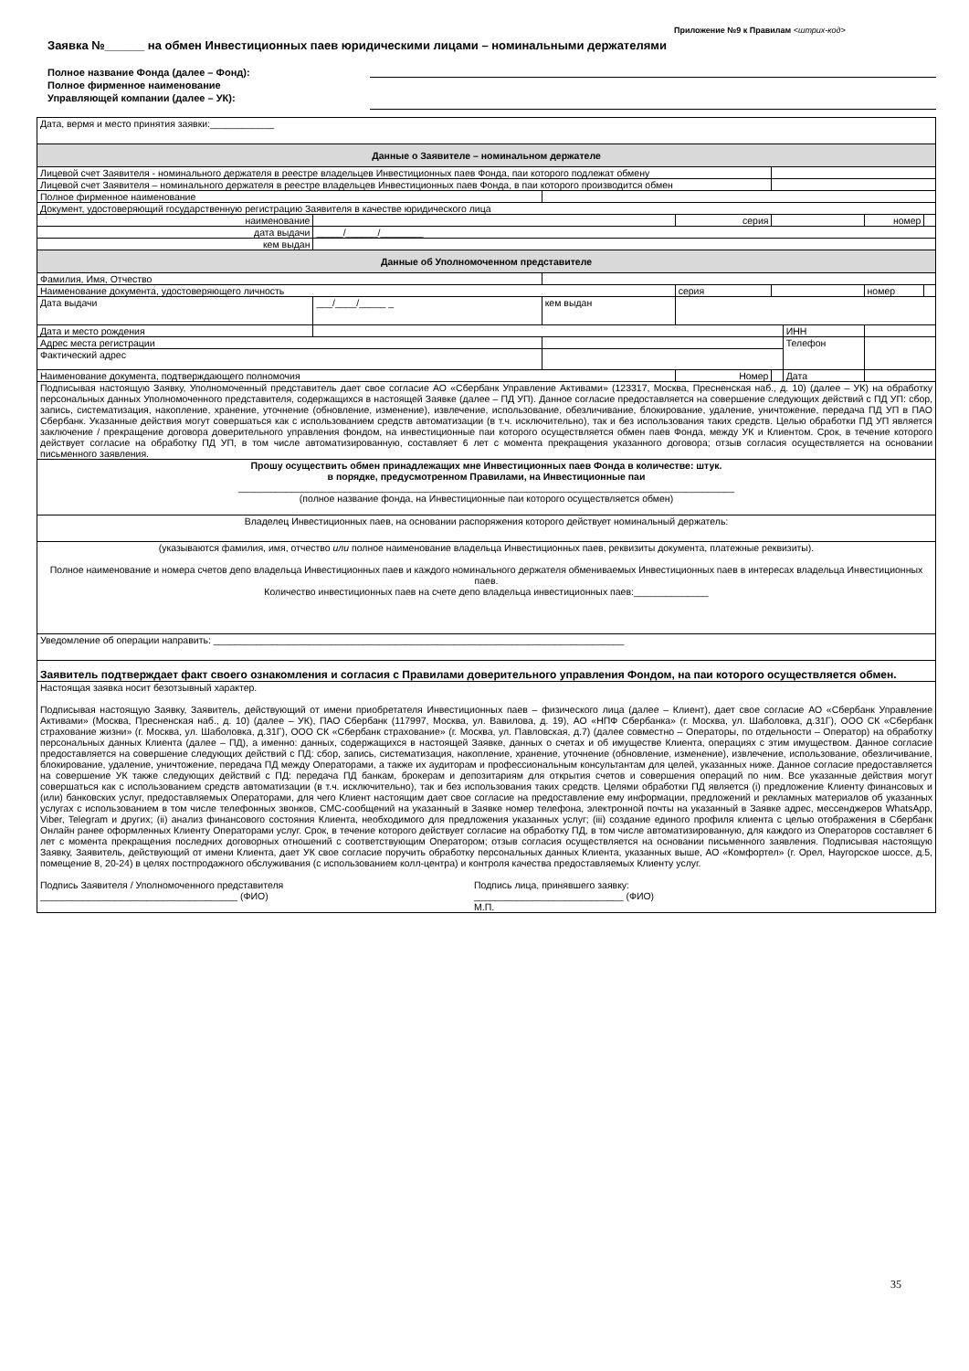Приложение №9 к Правилам <штрих-код>
Заявка №______ на обмен Инвестиционных паев юридическими лицами – номинальными держателями
Полное название Фонда (далее – Фонд):
Полное фирменное наименование
Управляющей компании (далее – УК):
| Дата, вермя и место принятия заявки:____________ | | | | | | | |
| Данные о Заявителе – номинальном держателе | | | | | | | |
| Лицевой счет Заявителя - номинального держателя в реестре владельцев Инвестиционных паев Фонда, паи которого подлежат обмену | | | | | | | |
| Лицевой счет Заявителя – номинального держателя в реестре владельцев Инвестиционных паев Фонда, в паи которого производится обмен | | | | | | | |
| Полное фирменное наименование | | | | | | | |
| Документ, удостоверяющий государственную регистрацию Заявителя в качестве юридического лица | | | | | | | |
| наименование | | | серия | | | номер | |
| дата выдачи | _____/______/________ | | | | | | |
| кем выдан | | | | | | | |
| Данные об Уполномоченном представителе | | | | | | | |
| Фамилия, Имя, Отчество | | | | | | | |
| Наименование документа, удостоверяющего личность | | | серия | | | номер | |
| Дата выдачи | ___/____/_____ _ | кем выдан | | | | | |
| Дата и место рождения | | | | | ИНН | | |
| Адрес места регистрации | | | | | Телефон | | |
| Фактический адрес | | | | | | | |
| Наименование документа, подтверждающего полномочия | | | Номер | | Дата | | |
| Подписывая настоящую Заявку, Уполномоченный представитель дает свое согласие АО «Сбербанк Управление Активами» (123317, Москва, Пресненская наб., д. 10) (далее – УК) на обработку персональных данных Уполномоченного представителя, содержащихся в настоящей Заявке (далее – ПД УП). Данное согласие предоставляется на совершение следующих действий с ПД УП: сбор, запись, систематизация, накопление, хранение, уточнение (обновление, изменение), извлечение, использование, обезличивание, блокирование, удаление, уничтожение, передача ПД УП в ПАО Сбербанк. Указанные действия могут совершаться как с использованием средств автоматизации (в т.ч. исключительно), так и без использования таких средств. Целью обработки ПД УП является заключение / прекращение договора доверительного управления фондом, на инвестиционные паи которого осуществляется обмен паев Фонда, между УК и Клиентом. Срок, в течение которого действует согласие на обработку ПД УП, в том числе автоматизированную, составляет 6 лет с момента прекращения указанного договора; отзыв согласия осуществляется на основании письменного заявления. | | | | | | | |
| Прошу осуществить обмен принадлежащих мне Инвестиционных паев Фонда в количестве: штук. в порядке, предусмотренном Правилами, на Инвестиционные паи _____________________________________________________________________________________________ (полное название фонда, на Инвестиционные паи которого осуществляется обмен) | | | | | | | |
| Владелец Инвестиционных паев, на основании распоряжения которого действует номинальный держатель: | | | | | | | |
| (указываются фамилия, имя, отчество или полное наименование владельца Инвестиционных паев, реквизиты документа, платежные реквизиты). Полное наименование и номера счетов депо владельца Инвестиционных паев и каждого номинального держателя обмениваемых Инвестиционных паев в интересах владельца Инвестиционных паев. Количество инвестиционных паев на счете депо владельца инвестиционных паев:______________ | | | | | | | |
| Уведомление об операции направить: _____________________________________________________________________________ | | | | | | | |
| Заявитель подтверждает факт своего ознакомления и согласия с Правилами доверительного управления Фондом, на паи которого осуществляется обмен. | | | | | | | |
| Настоящая заявка носит безотзывный характер. Подписывая настоящую Заявку, Заявитель, действующий от имени приобретателя Инвестиционных паев – физического лица (далее – Клиент), дает свое согласие АО «Сбербанк Управление Активами» (Москва, Пресненская наб., д. 10) (далее – УК), ПАО Сбербанк (117997, Москва, ул. Вавилова, д. 19), АО «НПФ Сбербанка» (г. Москва, ул. Шаболовка, д.31Г), ООО СК «Сбербанк страхование жизни» (г. Москва, ул. Шаболовка, д.31Г), ООО СК «Сбербанк страхование» (г. Москва, ул. Павловская, д.7) (далее совместно – Операторы, по отдельности – Оператор) на обработку персональных данных Клиента (далее – ПД), а именно: данных, содержащихся в настоящей Заявке, данных о счетах и об имуществе Клиента, операциях с этим имуществом. Данное согласие предоставляется на совершение следующих действий с ПД: сбор, запись, систематизация, накопление, хранение, уточнение (обновление, изменение), извлечение, использование, обезличивание, блокирование, удаление, уничтожение, передача ПД между Операторами, а также их аудиторам и профессиональным консультантам для целей, указанных ниже. Данное согласие предоставляется на совершение УК также следующих действий с ПД: передача ПД банкам, брокерам и депозитариям для открытия счетов и совершения операций по ним. Все указанные действия могут совершаться как с использованием средств автоматизации (в т.ч. исключительно), так и без использования таких средств. Целями обработки ПД является (i) предложение Клиенту финансовых и (или) банковских услуг, предоставляемых Операторами, для чего Клиент настоящим дает свое согласие на предоставление ему информации, предложений и рекламных материалов об указанных услугах с использованием в том числе телефонных звонков, СМС-сообщений на указанный в Заявке номер телефона, электронной почты на указанный в Заявке адрес, мессенджеров WhatsApp, Viber, Telegram и других; (ii) анализ финансового состояния Клиента, необходимого для предложения указанных услуг; (iii) создание единого профиля клиента с целью отображения в Сбербанк Онлайн ранее оформленных Клиенту Операторами услуг. Срок, в течение которого действует согласие на обработку ПД, в том числе автоматизированную, для каждого из Операторов составляет 6 лет с момента прекращения последних договорных отношений с соответствующим Оператором; отзыв согласия осуществляется на основании письменного заявления. Подписывая настоящую Заявку, Заявитель, действующий от имени Клиента, дает УК свое согласие поручить обработку персональных данных Клиента, указанных выше, АО «Комфортел» (г. Орел, Наугорское шоссе, д.5, помещение 8, 20-24) в целях постпродажного обслуживания (с использованием колл-центра) и контроля качества предоставляемых Клиенту услуг. Подпись Заявителя / Уполномоченного представителя _____________________________________ (ФИО) Подпись лица, принявшего заявку: ____________________________ (ФИО) М.П. | | | | | | | |
35